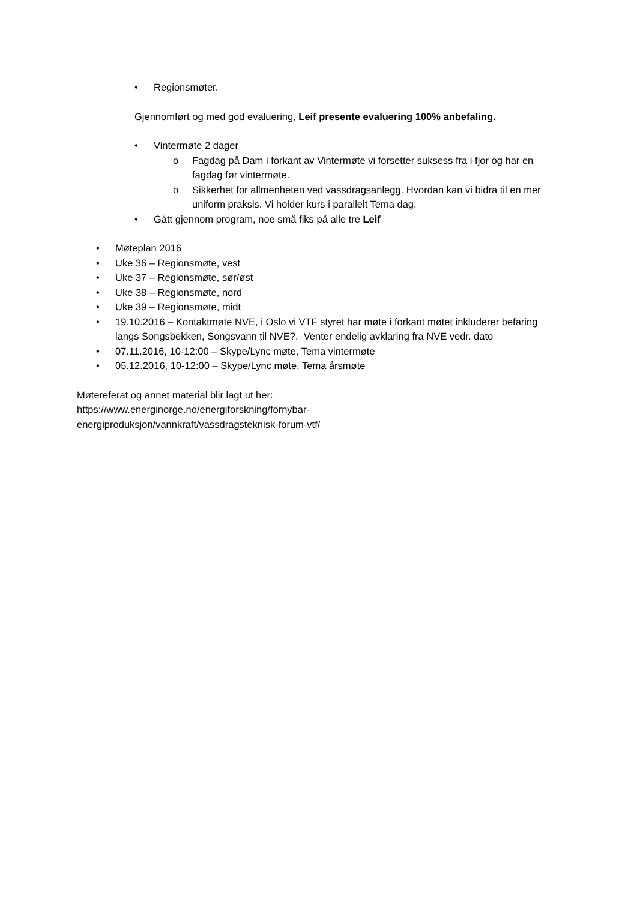• Regionsmøter.
Gjennomført og med god evaluering, Leif presente evaluering 100% anbefaling.
• Vintermøte 2 dager
o Fagdag på Dam i forkant av Vintermøte vi forsetter suksess fra i fjor og har en fagdag før vintermøte.
o Sikkerhet for allmenheten ved vassdragsanlegg. Hvordan kan vi bidra til en mer uniform praksis. Vi holder kurs i parallelt Tema dag.
• Gått gjennom program, noe små fiks på alle tre Leif
• Møteplan 2016
• Uke 36 – Regionsmøte, vest
• Uke 37 – Regionsmøte, sør/øst
• Uke 38 – Regionsmøte, nord
• Uke 39 – Regionsmøte, midt
• 19.10.2016 – Kontaktmøte NVE, i Oslo vi VTF styret har møte i forkant møtet inkluderer befaring langs Songsbekken, Songsvann til NVE?. Venter endelig avklaring fra NVE vedr. dato
• 07.11.2016, 10-12:00 – Skype/Lync møte, Tema vintermøte
• 05.12.2016, 10-12:00 – Skype/Lync møte, Tema årsmøte
Møtereferat og annet material blir lagt ut her:
https://www.energinorge.no/energiforskning/fornybar-
energiproduksjon/vannkraft/vassdragsteknisk-forum-vtf/